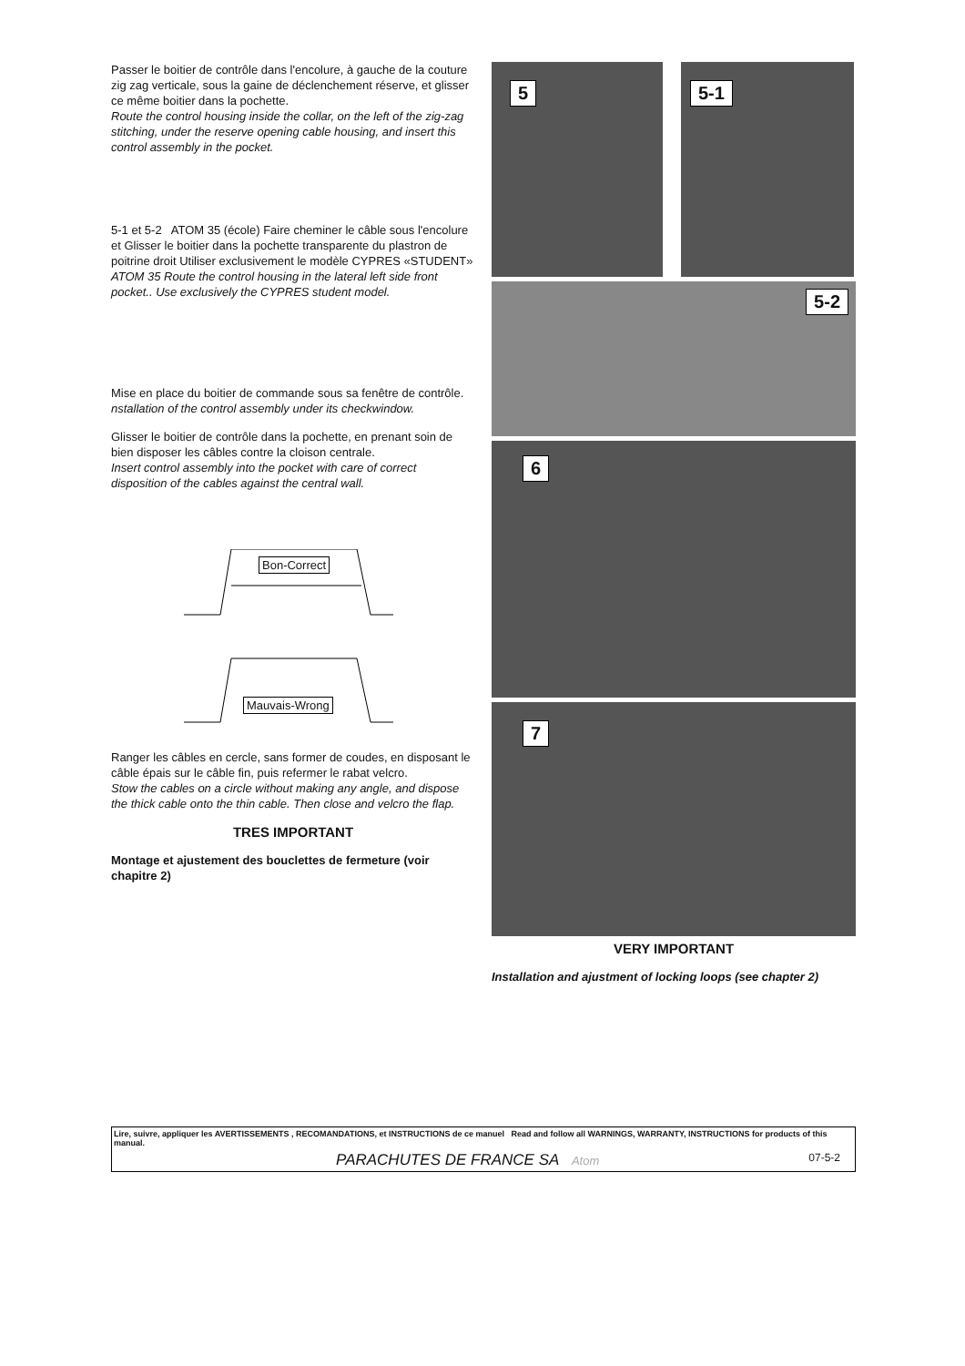Passer le boitier de contrôle dans l'encolure, à gauche de la couture zig zag verticale, sous la gaine de déclenchement réserve, et glisser ce même boitier dans la pochette.
Route the control housing inside the collar, on the left of the zig-zag stitching, under the reserve opening cable housing, and insert this control assembly in the pocket.
5-1 et 5-2 ATOM 35 (école) Faire cheminer le câble sous l'encolure et Glisser le boitier dans la pochette transparente du plastron de poitrine droit Utiliser exclusivement le modèle CYPRES «STUDENT»
ATOM 35 Route the control housing in the lateral left side front pocket.. Use exclusively the CYPRES student model.
Mise en place du boitier de commande sous sa fenêtre de contrôle.
nstallation of the control assembly under its checkwindow.
Glisser le boitier de contrôle dans la pochette, en prenant soin de bien disposer les câbles contre la cloison centrale.
Insert control assembly into the pocket with care of correct disposition of the cables against the central wall.
Bon-Correct
Mauvais-Wrong
Ranger les câbles en cercle, sans former de coudes, en disposant le câble épais sur le câble fin, puis refermer le rabat velcro.
Stow the cables on a circle without making any angle, and dispose the thick cable onto the thin cable. Then close and velcro the flap.
TRES IMPORTANT
Montage et ajustement des bouclettes de fermeture (voir chapitre 2)
5
5-1
5-2
6
7
VERY IMPORTANT
Installation and ajustment of locking loops (see chapter 2)
Lire, suivre, appliquer les AVERTISSEMENTS , RECOMANDATIONS, et INSTRUCTIONS de ce manuel Read and follow all WARNINGS, WARRANTY, INSTRUCTIONS for products of this manual.
PARACHUTES DE FRANCE SA Atom 07-5-2